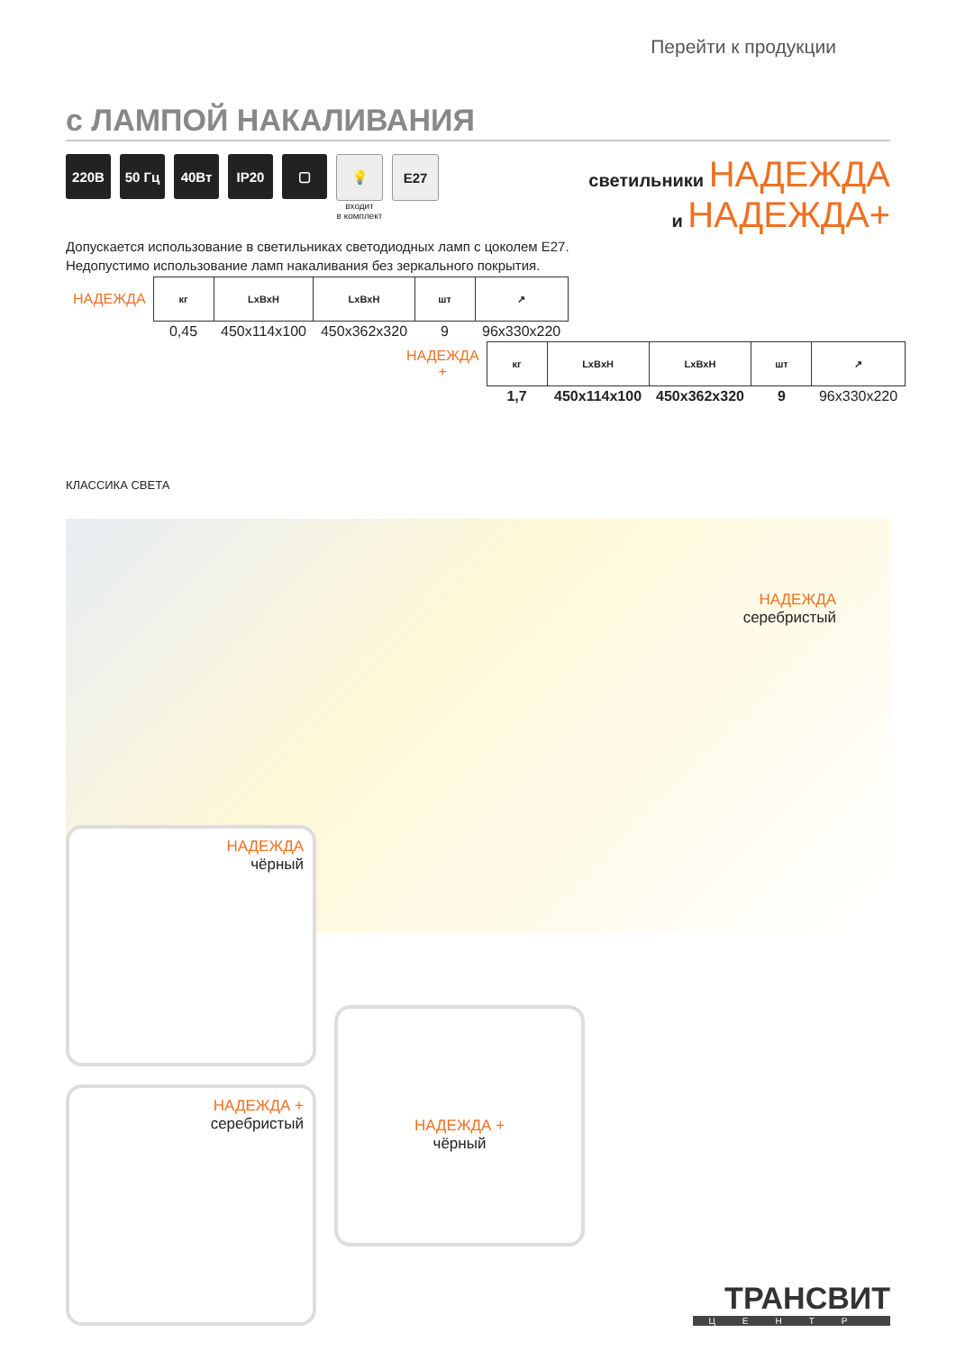Перейти к продукции
с ЛАМПОЙ НАКАЛИВАНИЯ
220В 50 Гц 40Вт IP20 ▢ 💡
входит
в комплект
E27
светильники НАДЕЖДА
и НАДЕЖДА+
Допускается использование в светильниках светодиодных ламп с цоколем E27.
Недопустимо использование ламп накаливания без зеркального покрытия.
| НАДЕЖДА | кг | LxBxH | LxBxH | шт | ↗ |
| | 0,45 | 450x114x100 | 450x362x320 | 9 | 96x330x220 |
| НАДЕЖДА + | кг | LxBxH | LxBxH | шт | ↗ |
| | 1,7 | 450x114x100 | 450x362x320 | 9 | 96x330x220 |
КЛАССИКА СВЕТА
НАДЕЖДА
серебристый
НАДЕЖДА
чёрный
НАДЕЖДА +
серебристый
НАДЕЖДА +
чёрный
ТРАНСВИТ
ЦЕНТР